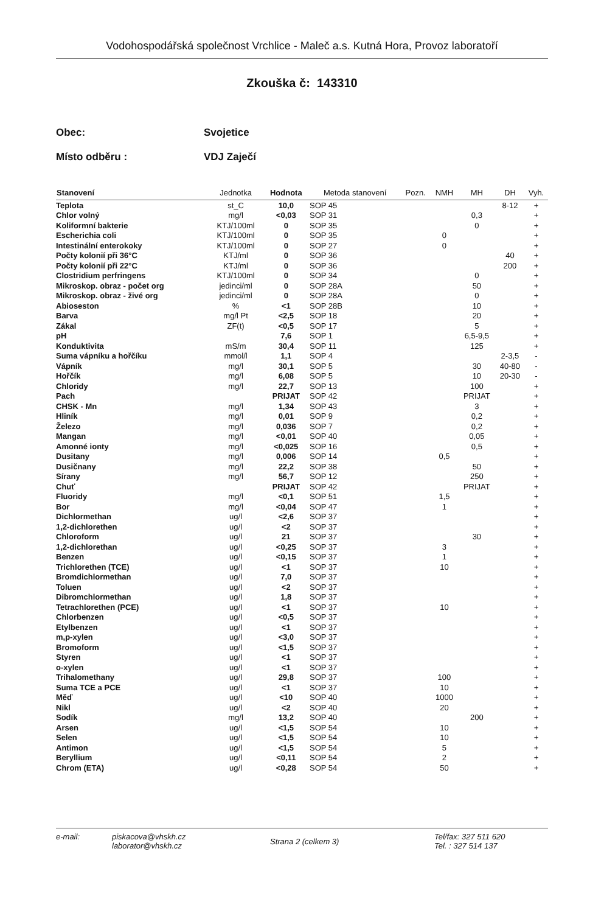Vodohospodářská společnost Vrchlice - Maleč a.s. Kutná Hora, Provoz laboratoří
Zkouška č: 143310
Obec:
Svojetice
Místo odběru :
VDJ Zaječí
| Stanovení | Jednotka | Hodnota | Metoda stanovení | Pozn. | NMH | MH | DH | Vyh. |
| --- | --- | --- | --- | --- | --- | --- | --- | --- |
| Teplota | st_C | 10,0 | SOP 45 | | | | 8-12 | + |
| Chlor volný | mg/l | <0,03 | SOP 31 | | | 0,3 | | + |
| Koliformní bakterie | KTJ/100ml | 0 | SOP 35 | | | 0 | | + |
| Escherichia coli | KTJ/100ml | 0 | SOP 35 | | 0 | | | + |
| Intestinální enterokoky | KTJ/100ml | 0 | SOP 27 | | 0 | | | + |
| Počty kolonií při 36°C | KTJ/ml | 0 | SOP 36 | | | | 40 | + |
| Počty kolonií při 22°C | KTJ/ml | 0 | SOP 36 | | | | 200 | + |
| Clostridium perfringens | KTJ/100ml | 0 | SOP 34 | | | 0 | | + |
| Mikroskop. obraz - počet org | jedinci/ml | 0 | SOP 28A | | | 50 | | + |
| Mikroskop. obraz - živé org | jedinci/ml | 0 | SOP 28A | | | 0 | | + |
| Abioseston | % | <1 | SOP 28B | | | 10 | | + |
| Barva | mg/l Pt | <2,5 | SOP 18 | | | 20 | | + |
| Zákal | ZF(t) | <0,5 | SOP 17 | | | 5 | | + |
| pH | | 7,6 | SOP 1 | | | 6,5-9,5 | | + |
| Konduktivita | mS/m | 30,4 | SOP 11 | | | 125 | | + |
| Suma vápníku a hořčíku | mmol/l | 1,1 | SOP 4 | | | | 2-3,5 | - |
| Vápník | mg/l | 30,1 | SOP 5 | | | 30 | 40-80 | - |
| Hořčík | mg/l | 6,08 | SOP 5 | | | 10 | 20-30 | - |
| Chloridy | mg/l | 22,7 | SOP 13 | | | 100 | | + |
| Pach | | PRIJAT | SOP 42 | | | PRIJAT | | + |
| CHSK - Mn | mg/l | 1,34 | SOP 43 | | | 3 | | + |
| Hliník | mg/l | 0,01 | SOP 9 | | | 0,2 | | + |
| Železo | mg/l | 0,036 | SOP 7 | | | 0,2 | | + |
| Mangan | mg/l | <0,01 | SOP 40 | | | 0,05 | | + |
| Amonné ionty | mg/l | <0,025 | SOP 16 | | | 0,5 | | + |
| Dusitany | mg/l | 0,006 | SOP 14 | | 0,5 | | | + |
| Dusičnany | mg/l | 22,2 | SOP 38 | | | 50 | | + |
| Sírany | mg/l | 56,7 | SOP 12 | | | 250 | | + |
| Chuť | | PRIJAT | SOP 42 | | | PRIJAT | | + |
| Fluoridy | mg/l | <0,1 | SOP 51 | | 1,5 | | | + |
| Bor | mg/l | <0,04 | SOP 47 | | 1 | | | + |
| Dichlormethan | ug/l | <2,6 | SOP 37 | | | | | + |
| 1,2-dichlorethen | ug/l | <2 | SOP 37 | | | | | + |
| Chloroform | ug/l | 21 | SOP 37 | | | 30 | | + |
| 1,2-dichlorethan | ug/l | <0,25 | SOP 37 | | 3 | | | + |
| Benzen | ug/l | <0,15 | SOP 37 | | 1 | | | + |
| Trichlorethen (TCE) | ug/l | <1 | SOP 37 | | 10 | | | + |
| Bromdichlormethan | ug/l | 7,0 | SOP 37 | | | | | + |
| Toluen | ug/l | <2 | SOP 37 | | | | | + |
| Dibromchlormethan | ug/l | 1,8 | SOP 37 | | | | | + |
| Tetrachlorethen (PCE) | ug/l | <1 | SOP 37 | | 10 | | | + |
| Chlorbenzen | ug/l | <0,5 | SOP 37 | | | | | + |
| Etylbenzen | ug/l | <1 | SOP 37 | | | | | + |
| m,p-xylen | ug/l | <3,0 | SOP 37 | | | | | + |
| Bromoform | ug/l | <1,5 | SOP 37 | | | | | + |
| Styren | ug/l | <1 | SOP 37 | | | | | + |
| o-xylen | ug/l | <1 | SOP 37 | | | | | + |
| Trihalomethany | ug/l | 29,8 | SOP 37 | | 100 | | | + |
| Suma TCE a PCE | ug/l | <1 | SOP 37 | | 10 | | | + |
| Měď | ug/l | <10 | SOP 40 | | 1000 | | | + |
| Nikl | ug/l | <2 | SOP 40 | | 20 | | | + |
| Sodík | mg/l | 13,2 | SOP 40 | | | 200 | | + |
| Arsen | ug/l | <1,5 | SOP 54 | | 10 | | | + |
| Selen | ug/l | <1,5 | SOP 54 | | 10 | | | + |
| Antimon | ug/l | <1,5 | SOP 54 | | 5 | | | + |
| Beryllium | ug/l | <0,11 | SOP 54 | | 2 | | | + |
| Chrom (ETA) | ug/l | <0,28 | SOP 54 | | 50 | | | + |
e-mail: piskacova@vhskh.cz
laborator@vhskh.cz
Strana 2 (celkem 3)
Tel/fax: 327 511 620
Tel. : 327 514 137